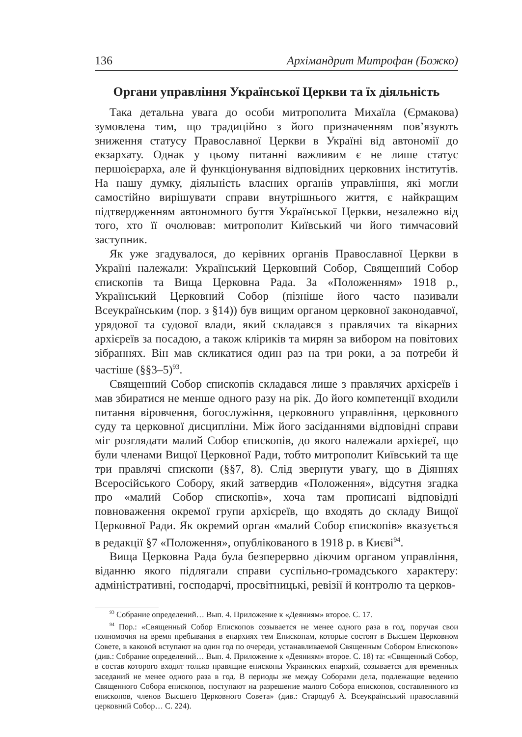136 Архімандрит Митрофан (Божко)
Органи управління Української Церкви та їх діяльність
Така детальна увага до особи митрополита Михаїла (Єрмакова) зумовлена тим, що традиційно з його призначенням пов’язують зниження статусу Православної Церкви в Україні від автономії до екзархату. Однак у цьому питанні важливим є не лише статус першоієрарха, але й функціонування відповідних церковних інститутів. На нашу думку, діяльність власних органів управління, які могли самостійно вирішувати справи внутрішнього життя, є найкращим підтвердженням автономного буття Української Церкви, незалежно від того, хто її очолював: митрополит Київський чи його тимчасовий заступник.
Як уже згадувалося, до керівних органів Православної Церкви в Україні належали: Український Церковний Собор, Священний Собор єпископів та Вища Церковна Рада. За «Положенням» 1918 р., Український Церковний Собор (пізніше його часто називали Всеукраїнським (пор. з §14)) був вищим органом церковної законодавчої, урядової та судової влади, який складався з правлячих та вікарних архієреїв за посадою, а також кліриків та мирян за вибором на повітових зібраннях. Він мав скликатися один раз на три роки, а за потреби й частіше (§§3–5)<sup>93</sup>.
Священний Собор єпископів складався лише з правлячих архієреїв і мав збиратися не менше одного разу на рік. До його компетенції входили питання віровчення, богослужіння, церковного управління, церковного суду та церковної дисципліни. Між його засіданнями відповідні справи міг розглядати малий Собор єпископів, до якого належали архієреї, що були членами Вищої Церковної Ради, тобто митрополит Київський та ще три правлячі єпископи (§§7, 8). Слід звернути увагу, що в Діяннях Всеросійського Собору, який затвердив «Положення», відсутня згадка про «малий Собор єпископів», хоча там прописані відповідні повноваження окремої групи архієреїв, що входять до складу Вищої Церковної Ради. Як окремий орган «малий Собор єпископів» вказується в редакції §7 «Положення», опублікованого в 1918 р. в Києві<sup>94</sup>.
Вища Церковна Рада була безперервно діючим органом управління, віданню якого підлягали справи суспільно-громадського характеру: адміністративні, господарчі, просвітницькі, ревізії й контролю та церков-
<sup>93</sup> Собрание определений… Вып. 4. Приложение к «Деяниям» второе. С. 17.
<sup>94</sup> Пор.: «Священный Собор Епископов созывается не менее одного раза в год, поручая свои полномочия на время пребывания в епархиях тем Епископам, которые состоят в Высшем Церковном Совете, в каковой вступают на один год по очереди, устанавливаемой Священным Собором Епископов» (див.: Собрание определений… Вып. 4. Приложение к «Деяниям» второе. С. 18) та: «Священный Собор, в состав которого входят только правящие епископы Украинских епархий, созывается для временных заседаний не менее одного раза в год. В периоды же между Соборами дела, подлежащие ведению Священного Собора епископов, поступают на разрешение малого Собора епископов, составленного из епископов, членов Высшего Церковного Совета» (див.: Стародуб А. Всеукраїнський православний церковний Собор… С. 224).